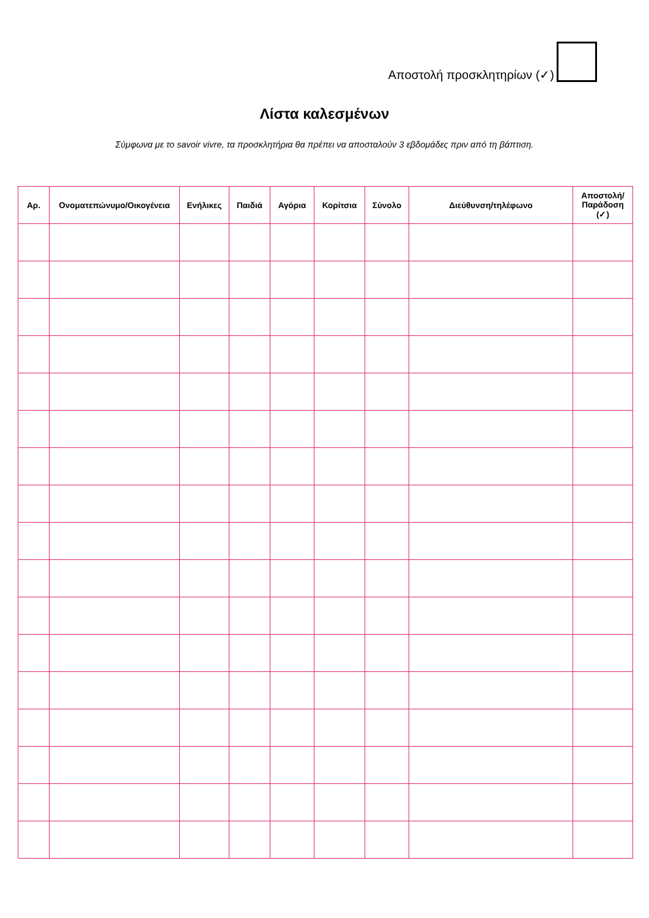Αποστολή προσκλητηρίων (✓)
Λίστα καλεσμένων
Σύμφωνα με το savoir vivre, τα προσκλητήρια θα πρέπει να αποσταλούν 3 εβδομάδες πριν από τη βάπτιση.
| Αρ. | Ονοματεπώνυμο/Οικογένεια | Ενήλικες | Παιδιά | Αγόρια | Κορίτσια | Σύνολο | Διεύθυνση/τηλέφωνο | Αποστολή/ Παράδοση (✓) |
| --- | --- | --- | --- | --- | --- | --- | --- | --- |